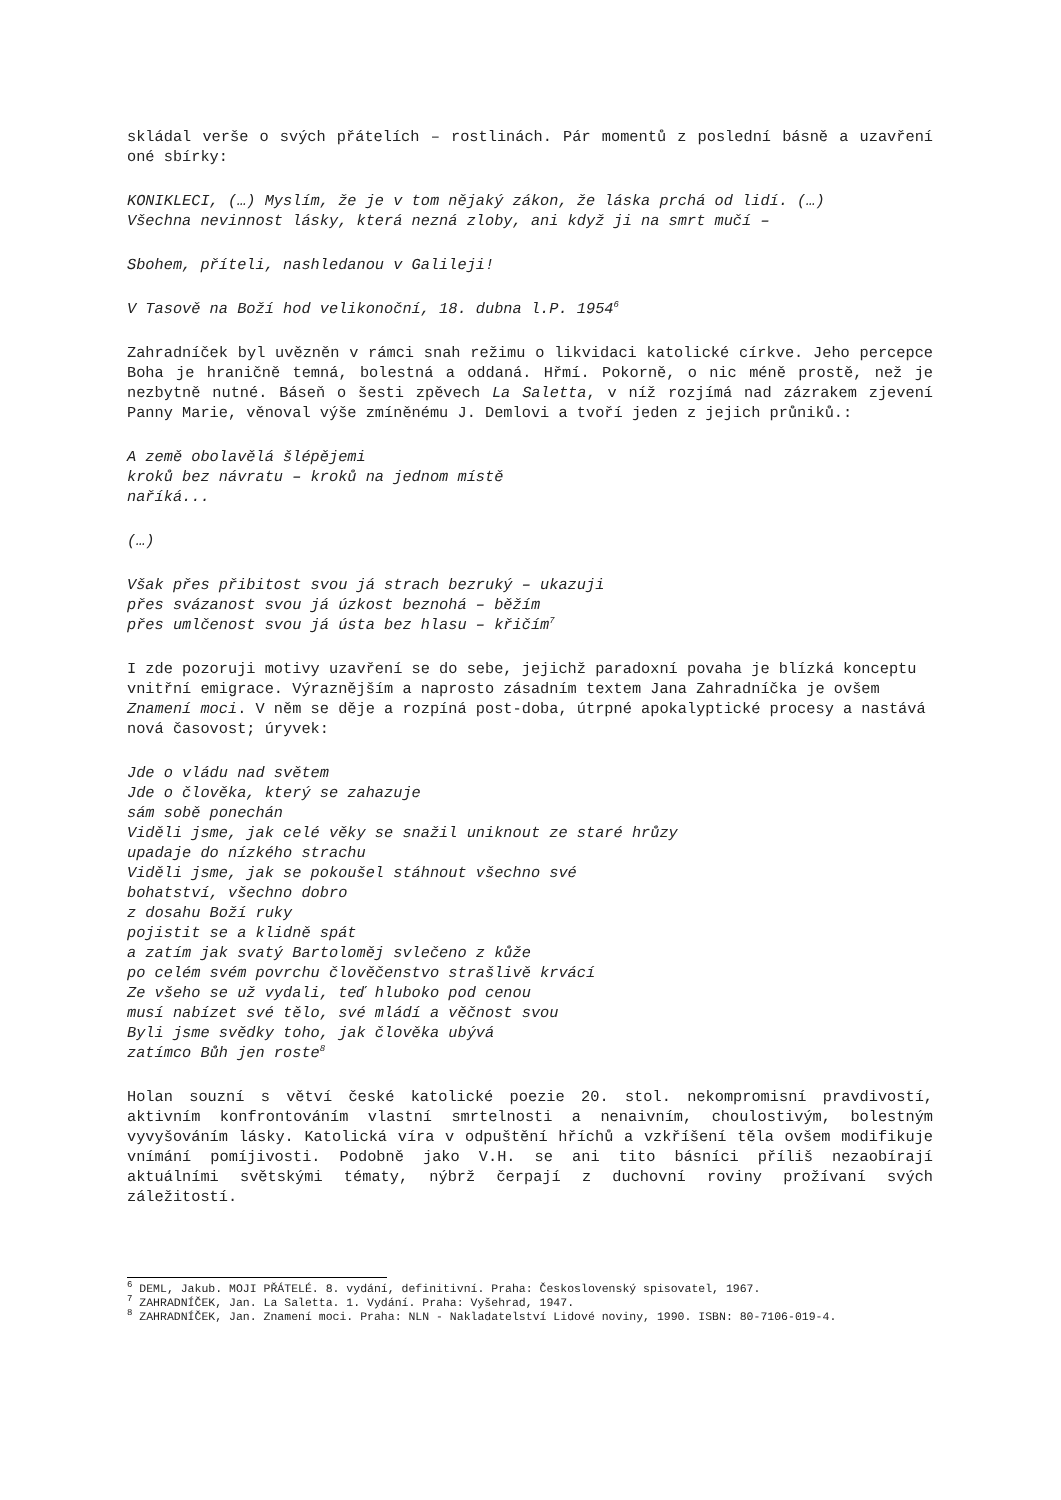skládal verše o svých přátelích – rostlinách. Pár momentů z poslední básně a uzavření oné sbírky:
KONIKLECI, (…) Myslím, že je v tom nějaký zákon, že láska prchá od lidí. (…)
Všechna nevinnost lásky, která nezná zloby, ani když ji na smrt mučí –
Sbohem, příteli, nashledanou v Galileji!
V Tasově na Boží hod velikonoční, 18. dubna l.P. 1954<sup>6</sup>
Zahradníček byl uvězněn v rámci snah režimu o likvidaci katolické církve. Jeho percepce Boha je hraničně temná, bolestná a oddaná. Hřmí. Pokorně, o nic méně prostě, než je nezbytně nutné. Báseň o šesti zpěvech La Saletta, v níž rozjímá nad zázrakem zjevení Panny Marie, věnoval výše zmíněnému J. Demlovi a tvoří jeden z jejich průniků.:
A země obolavělá šlépějemi
kroků bez návratu – kroků na jednom místě
naříká...
(…)
Však přes přibitost svou já strach bezruký – ukazuji
přes svázanost svou já úzkost beznohá – běžím
přes umlčenost svou já ústa bez hlasu – křičím<sup>7</sup>
I zde pozoruji motivy uzavření se do sebe, jejichž paradoxní povaha je blízká konceptu vnitřní emigrace. Výraznějším a naprosto zásadním textem Jana Zahradníčka je ovšem Znamení moci. V něm se děje a rozpíná post-doba, útrpné apokalyptické procesy a nastává nová časovost; úryvek:
Jde o vládu nad světem
Jde o člověka, který se zahazuje
sám sobě ponechán
Viděli jsme, jak celé věky se snažil uniknout ze staré hrůzy
upadaje do nízkého strachu
Viděli jsme, jak se pokoušel stáhnout všechno své
bohatství, všechno dobro
z dosahu Boží ruky
pojistit se a klidně spát
a zatím jak svatý Bartoloměj svlečeno z kůže
po celém svém povrchu člověčenstvo strašlivě krvácí
Ze všeho se už vydali, teď hluboko pod cenou
musí nabízet své tělo, své mládí a věčnost svou
Byli jsme svědky toho, jak člověka ubývá
zatímco Bůh jen roste<sup>8</sup>
Holan souzní s větví české katolické poezie 20. stol. nekompromisní pravdivostí, aktivním konfrontováním vlastní smrtelnosti a nenaivním, choulostivým, bolestným vyvyšováním lásky. Katolická víra v odpuštění hříchů a vzkříšení těla ovšem modifikuje vnímání pomíjivosti. Podobně jako V.H. se ani tito básníci příliš nezaobírají aktuálními světskými tématy, nýbrž čerpají z duchovní roviny prožívaní svých záležitostí.
<sup>6</sup> DEML, Jakub. MOJI PŘÁTELÉ. 8. vydání, definitivní. Praha: Československý spisovatel, 1967.
<sup>7</sup> ZAHRADNÍČEK, Jan. La Saletta. 1. Vydání. Praha: Vyšehrad, 1947.
<sup>8</sup> ZAHRADNÍČEK, Jan. Znamení moci. Praha: NLN - Nakladatelství Lidové noviny, 1990. ISBN: 80-7106-019-4.